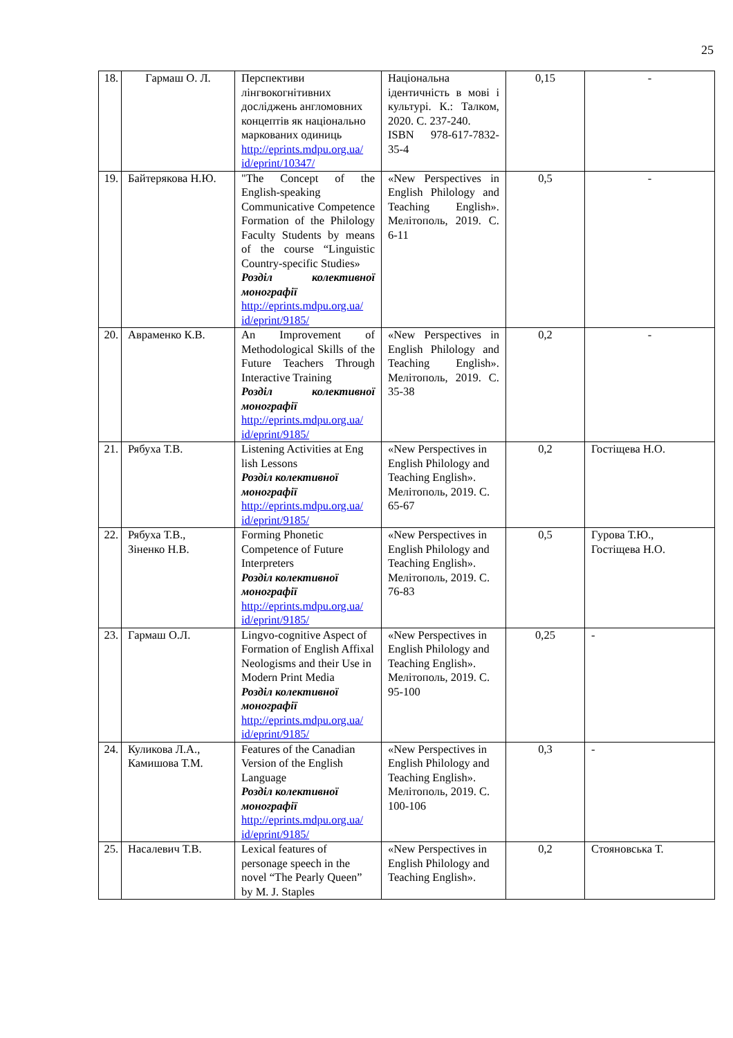25
| 18. | Гармаш О. Л. | Перспективи лінгвокогнітивних досліджень англомовних концептів як національно маркованих одиниць http://eprints.mdpu.org.ua/ id/eprint/10347/ | Національна ідентичність в мові і культурі. К.: Талком, 2020. С. 237-240. ISBN 978-617-7832-35-4 | 0,15 | - |
| 19. | Байтерякова Н.Ю. | "The Concept of the English-speaking Communicative Competence Formation of the Philology Faculty Students by means of the course “Linguistic Country-specific Studies» Розділ колективної монографії http://eprints.mdpu.org.ua/ id/eprint/9185/ | «New Perspectives in English Philology and Teaching English». Мелітополь, 2019. С. 6-11 | 0,5 | - |
| 20. | Авраменко К.В. | An Improvement of Methodological Skills of the Future Teachers Through Interactive Training Розділ колективної монографії http://eprints.mdpu.org.ua/ id/eprint/9185/ | «New Perspectives in English Philology and Teaching English». Мелітополь, 2019. С. 35-38 | 0,2 | - |
| 21. | Рябуха Т.В. | Listening Activities at Eng lish Lessons Розділ колективної монографії http://eprints.mdpu.org.ua/ id/eprint/9185/ | «New Perspectives in English Philology and Teaching English». Мелітополь, 2019. С. 65-67 | 0,2 | Гостіщева Н.О. |
| 22. | Рябуха Т.В., Зіненко Н.В. | Forming Phonetic Competence of Future Interpreters Розділ колективної монографії http://eprints.mdpu.org.ua/ id/eprint/9185/ | «New Perspectives in English Philology and Teaching English». Мелітополь, 2019. С. 76-83 | 0,5 | Гурова Т.Ю., Гостіщева Н.О. |
| 23. | Гармаш О.Л. | Lingvo-cognitive Aspect of Formation of English Affixal Neologisms and their Use in Modern Print Media Розділ колективної монографії http://eprints.mdpu.org.ua/ id/eprint/9185/ | «New Perspectives in English Philology and Teaching English». Мелітополь, 2019. С. 95-100 | 0,25 | - |
| 24. | Куликова Л.А., Камишова Т.М. | Features of the Canadian Version of the English Language Розділ колективної монографії http://eprints.mdpu.org.ua/ id/eprint/9185/ | «New Perspectives in English Philology and Teaching English». Мелітополь, 2019. С. 100-106 | 0,3 | - |
| 25. | Насалевич Т.В. | Lexical features of personage speech in the novel “The Pearly Queen” by M. J. Staples | «New Perspectives in English Philology and Teaching English». | 0,2 | Стояновська Т. |